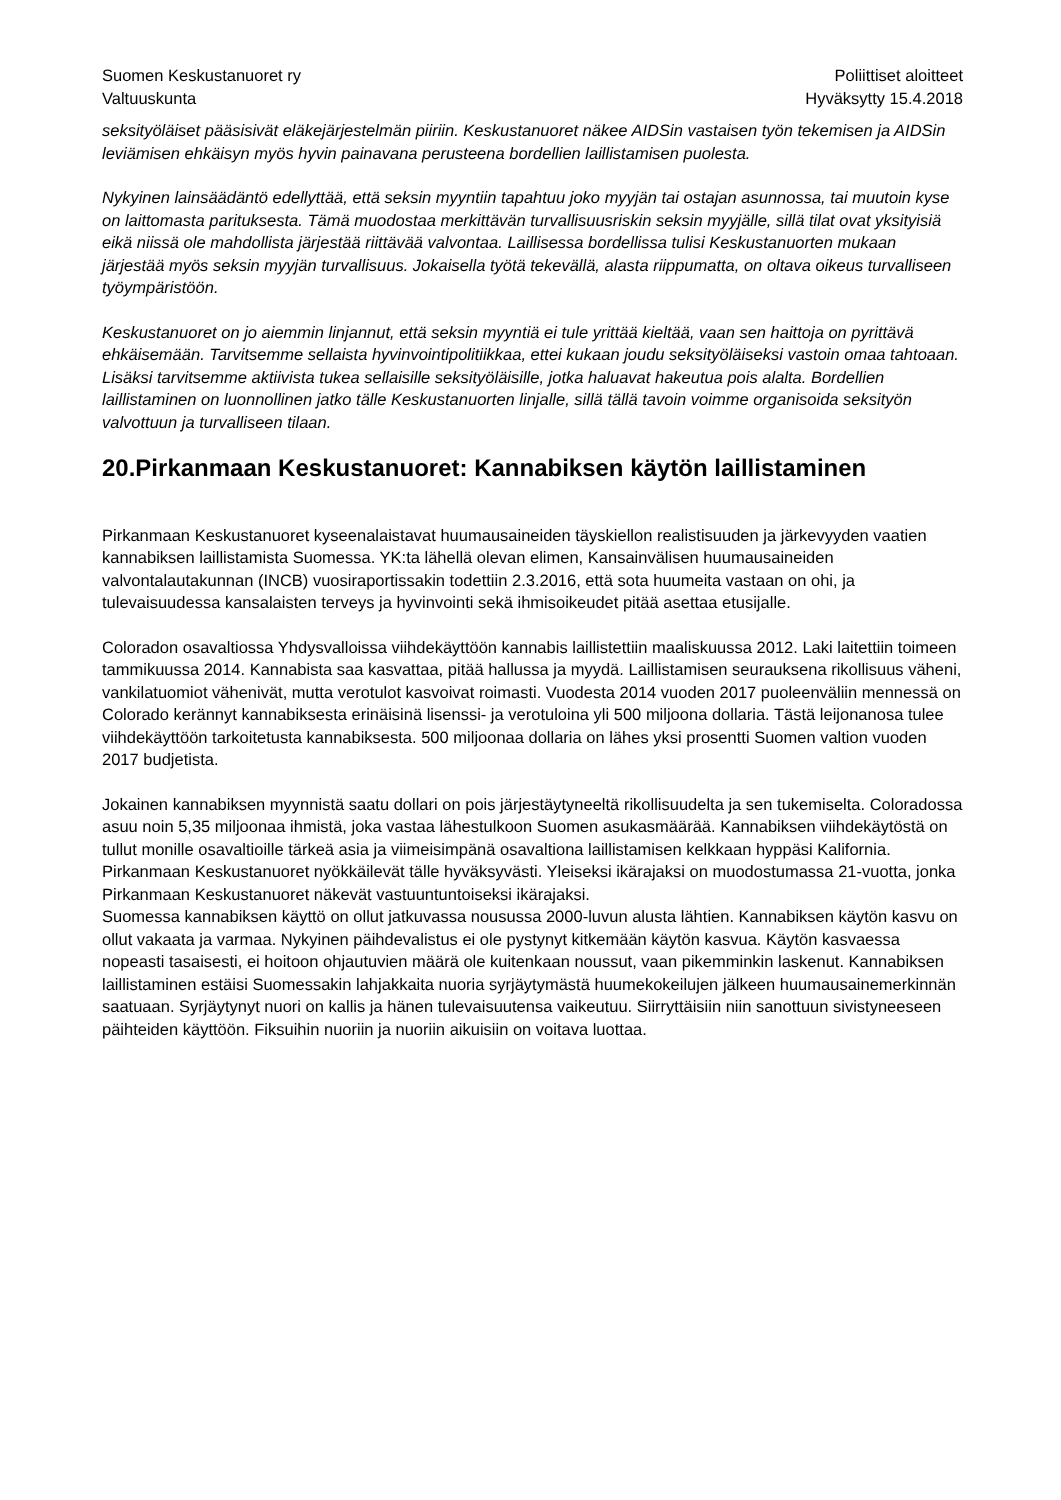Suomen Keskustanuoret ry
Valtuuskunta
Poliittiset aloitteet
Hyväksytty 15.4.2018
seksityöläiset pääsisivät eläkejärjestelmän piiriin. Keskustanuoret näkee AIDSin vastaisen työn tekemisen ja AIDSin leviämisen ehkäisyn myös hyvin painavana perusteena bordellien laillistamisen puolesta.
Nykyinen lainsäädäntö edellyttää, että seksin myyntiin tapahtuu joko myyjän tai ostajan asunnossa, tai muutoin kyse on laittomasta parituksesta. Tämä muodostaa merkittävän turvallisuusriskin seksin myyjälle, sillä tilat ovat yksityisiä eikä niissä ole mahdollista järjestää riittävää valvontaa. Laillisessa bordellissa tulisi Keskustanuorten mukaan järjestää myös seksin myyjän turvallisuus. Jokaisella työtä tekevällä, alasta riippumatta, on oltava oikeus turvalliseen työympäristöön.
Keskustanuoret on jo aiemmin linjannut, että seksin myyntiä ei tule yrittää kieltää, vaan sen haittoja on pyrittävä ehkäisemään. Tarvitsemme sellaista hyvinvointipolitiikkaa, ettei kukaan joudu seksityöläiseksi vastoin omaa tahtoaan. Lisäksi tarvitsemme aktiivista tukea sellaisille seksityöläisille, jotka haluavat hakeutua pois alalta. Bordellien laillistaminen on luonnollinen jatko tälle Keskustanuorten linjalle, sillä tällä tavoin voimme organisoida seksityön valvottuun ja turvalliseen tilaan.
20.Pirkanmaan Keskustanuoret: Kannabiksen käytön laillistaminen
Pirkanmaan Keskustanuoret kyseenalaistavat huumausaineiden täyskiellon realistisuuden ja järkevyyden vaatien kannabiksen laillistamista Suomessa. YK:ta lähellä olevan elimen, Kansainvälisen huumausaineiden valvontalautakunnan (INCB) vuosiraportissakin todettiin 2.3.2016, että sota huumeita vastaan on ohi, ja tulevaisuudessa kansalaisten terveys ja hyvinvointi sekä ihmisoikeudet pitää asettaa etusijalle.
Coloradon osavaltiossa Yhdysvalloissa viihdekäyttöön kannabis laillistettiin maaliskuussa 2012. Laki laitettiin toimeen tammikuussa 2014. Kannabista saa kasvattaa, pitää hallussa ja myydä. Laillistamisen seurauksena rikollisuus väheni, vankilatuomiot vähenivät, mutta verotulot kasvoivat roimasti. Vuodesta 2014 vuoden 2017 puoleenväliin mennessä on Colorado kerännyt kannabiksesta erinäisinä lisenssi- ja verotuloina yli 500 miljoona dollaria. Tästä leijonanosa tulee viihdekäyttöön tarkoitetusta kannabiksesta. 500 miljoonaa dollaria on lähes yksi prosentti Suomen valtion vuoden 2017 budjetista.
Jokainen kannabiksen myynnistä saatu dollari on pois järjestäytyneeltä rikollisuudelta ja sen tukemiselta. Coloradossa asuu noin 5,35 miljoonaa ihmistä, joka vastaa lähestulkoon Suomen asukasmäärää. Kannabiksen viihdekäytöstä on tullut monille osavaltioille tärkeä asia ja viimeisimpänä osavaltiona laillistamisen kelkkaan hyppäsi Kalifornia. Pirkanmaan Keskustanuoret nyökkäilevät tälle hyväksyvästi. Yleiseksi ikärajaksi on muodostumassa 21-vuotta, jonka Pirkanmaan Keskustanuoret näkevät vastuuntuntoiseksi ikärajaksi.
Suomessa kannabiksen käyttö on ollut jatkuvassa nousussa 2000-luvun alusta lähtien. Kannabiksen käytön kasvu on ollut vakaata ja varmaa. Nykyinen päihdevalistus ei ole pystynyt kitkemään käytön kasvua. Käytön kasvaessa nopeasti tasaisesti, ei hoitoon ohjautuvien määrä ole kuitenkaan noussut, vaan pikemminkin laskenut. Kannabiksen laillistaminen estäisi Suomessakin lahjakkaita nuoria syrjäytymästä huumekokeilujen jälkeen huumausainemerkinnän saatuaan. Syrjäytynyt nuori on kallis ja hänen tulevaisuutensa vaikeutuu. Siirryttäisiin niin sanottuun sivistyneeseen päihteiden käyttöön. Fiksuihin nuoriin ja nuoriin aikuisiin on voitava luottaa.